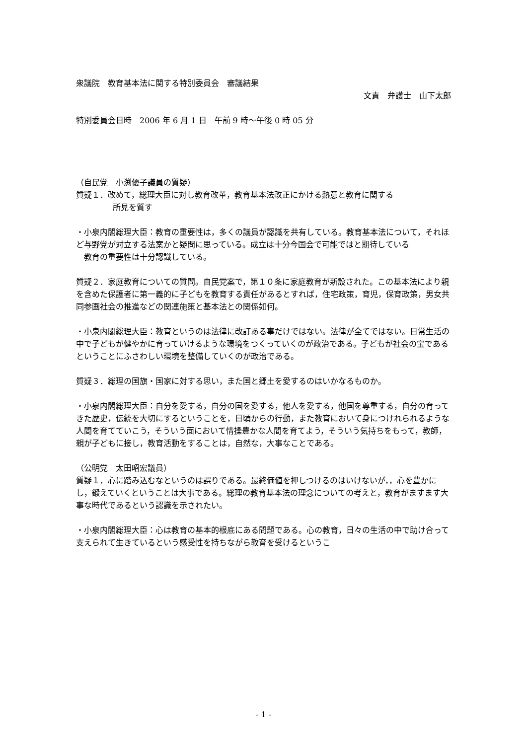衆議院　教育基本法に関する特別委員会　審議結果
文責　弁護士　山下太郎
特別委員会日時　2006 年 6 月 1 日　午前 9 時～午後 0 時 05 分
（自民党　小渕優子議員の質疑）
質疑１．改めて，総理大臣に対し教育改革，教育基本法改正にかける熱意と教育に関する
所見を質す
・小泉内閣総理大臣：教育の重要性は，多くの議員が認識を共有している。教育基本法について，それほど与野党が対立する法案かと疑問に思っている。成立は十分今国会で可能ではと期待している
　教育の重要性は十分認識している。
質疑２．家庭教育についての質問。自民党案で，第１０条に家庭教育が新設された。この基本法により親を含めた保護者に第一義的に子どもを教育する責任があるとすれば，住宅政策，育児，保育政策，男女共同参画社会の推進などの関連施策と基本法との関係如何。
・小泉内閣総理大臣：教育というのは法律に改訂ある事だけではない。法律が全てではない。日常生活の中で子どもが健やかに育っていけるような環境をつくっていくのが政治である。子どもが社会の宝であるということにふさわしい環境を整備していくのが政治である。
質疑３．総理の国旗・国家に対する思い，また国と郷土を愛するのはいかなるものか。
・小泉内閣総理大臣：自分を愛する，自分の国を愛する，他人を愛する，他国を尊重する，自分の育ってきた歴史，伝統を大切にするということを，日頃からの行動，また教育において身につけれられるような人間を育てていこう，そういう面において情操豊かな人間を育てよう，そういう気持ちをもって，教師，親が子どもに接し，教育活動をすることは，自然な，大事なことである。
（公明党　太田昭宏議員）
質疑１．心に踏み込むなというのは誤りである。最終価値を押しつけるのはいけないが，，心を豊かにし，鍛えていくということは大事である。総理の教育基本法の理念についての考えと，教育がますます大事な時代であるという認識を示されたい。
・小泉内閣総理大臣：心は教育の基本的根底にある問題である。心の教育，日々の生活の中で助け合って支えられて生きているという感受性を持ちながら教育を受けるというこ
- 1 -